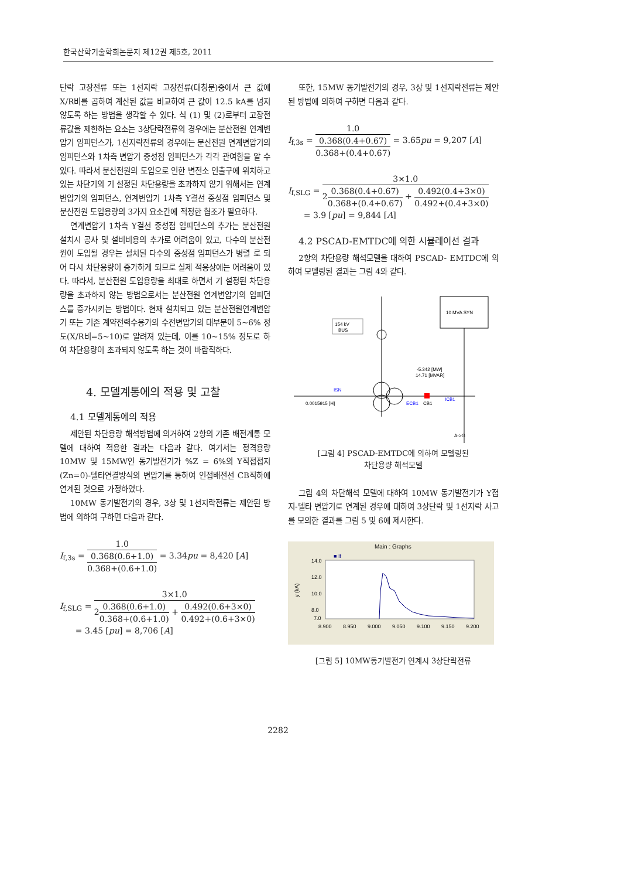한국산학기술학회논문지 제12권 제5호, 2011
단락 고장전류 또는 1선지락 고장전류(대칭분)중에서 큰 값에 X/R비를 곱하여 계산된 값을 비교하여 큰 값이 12.5 kA를 넘지 않도록 하는 방법을 생각할 수 있다. 식 (1) 및 (2)로부터 고장전류값을 제한하는 요소는 3상단락전류의 경우에는 분산전원 연계변압기 임피던스가, 1선지락전류의 경우에는 분산전원 연계변압기의 임피던스와 1차측 변압기 중성점 임피던스가 각각 관여함을 알 수 있다. 따라서 분산전원의 도입으로 인한 변전소 인출구에 위치하고 있는 차단기의 기 설정된 차단용량을 초과하지 않기 위해서는 연계변압기의 임피던스, 연계변압기 1차측 Y결선 중성점 임피던스 및 분산전원 도입용량의 3가지 요소간에 적정한 협조가 필요하다.
연계변압기 1차측 Y결선 중성점 임피던스의 추가는 분산전원설치시 공사 및 설비비용의 추가로 어려움이 있고, 다수의 분산전원이 도입될 경우는 설치된 다수의 중성점 임피던스가 병렬 로 되어 다시 차단용량이 증가하게 되므로 실제 적용상에는 어려움이 있다. 따라서, 분산전원 도입용량을 최대로 하면서 기 설정된 차단용량을 초과하지 않는 방법으로서는 분산전원 연계변압기의 임피던스를 증가시키는 방법이다. 현재 설치되고 있는 분산전원연계변압기 또는 기존 계약전력수용가의 수전변압기의 대부분이 5~6% 정도(X/R비=5~10)로 알려져 있는데, 이를 10~15% 정도로 하여 차단용량이 초과되지 않도록 하는 것이 바람직하다.
4. 모델계통에의 적용 및 고찰
4.1 모델계통에의 적용
제안된 차단용량 해석방법에 의거하여 2항의 기존 배전계통 모델에 대하여 적용한 결과는 다음과 같다. 여기서는 정격용량 10MW 및 15MW인 동기발전기가 %Z = 6%의 Y직접접지(Zn=0)-델타연결방식의 변압기를 통하여 인접배전선 CB직하에 연계된 것으로 가정하였다.
10MW 동기발전기의 경우, 3상 및 1선지락전류는 제안된 방법에 의하여 구하면 다음과 같다.
I<sub>f,3s</sub> = 1.0 0.368(0.6+1.0) 0.368+(0.6+1.0) = 3.34pu = 8,420 [A]
I<sub>f,SLG</sub> = 3×1.0 20.368(0.6+1.0) 0.368+(0.6+1.0) + 0.492(0.6+3×0) 0.492+(0.6+3×0)
= 3.45 [pu] = 8,706 [A]
또한, 15MW 동기발전기의 경우, 3상 및 1선지락전류는 제안된 방법에 의하여 구하면 다음과 같다.
I<sub>f,3s</sub> = 1.0 0.368(0.4+0.67) 0.368+(0.4+0.67) = 3.65pu = 9,207 [A]
I<sub>f,SLG</sub> = 3×1.0 20.368(0.4+0.67) 0.368+(0.4+0.67) + 0.492(0.4+3×0) 0.492+(0.4+3×0)
= 3.9 [pu] = 9,844 [A]
4.2 PSCAD-EMTDC에 의한 시뮬레이션 결과
2항의 차단용량 해석모델을 대하여 PSCAD- EMTDC에 의하여 모델링된 결과는 그림 4와 같다.
10 MVA SYN
154 kV
BUS
0.0015915 [H]
ISN
ECB1
CB1
ICB1
-5.342 [MW]
14.71 [MVAR]
A->G
[그림 4] PSCAD-EMTDC에 의하여 모델링된
차단용량 해석모델
그림 4의 차단해석 모델에 대하여 10MW 동기발전기가 Y접지-델타 변압기로 연계된 경우에 대하여 3상단락 및 1선지락 사고를 모의한 결과를 그림 5 및 6에 제시한다.
Main : Graphs
■ If
14.0
12.0
10.0
8.0
7.0
y (kA)
8.900
8.950
9.000
9.050
9.100
9.150
9.200
[그림 5] 10MW동기발전기 연계시 3상단락전류
2282